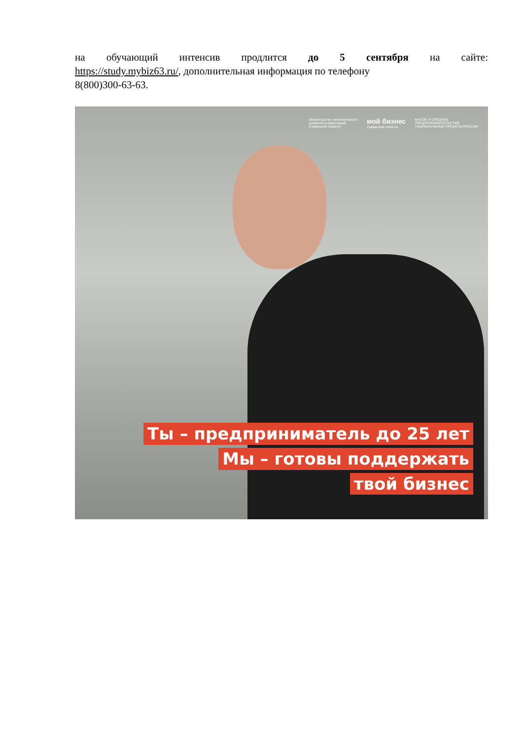на обучающий интенсив продлится до 5 сентября на сайте:
https://study.mybiz63.ru/, дополнительная информация по телефону
8(800)300-63-63.
Министерство экономического
развития и инвестиций
Самарской области мой бизнес
Самарская область МАЛОЕ И СРЕДНЕЕ
ПРЕДПРИНИМАТЕЛЬСТВО
НАЦИОНАЛЬНЫЕ ПРОЕКТЫ РОССИИ
Ты – предприниматель до 25 лет
Мы – готовы поддержать
твой бизнес